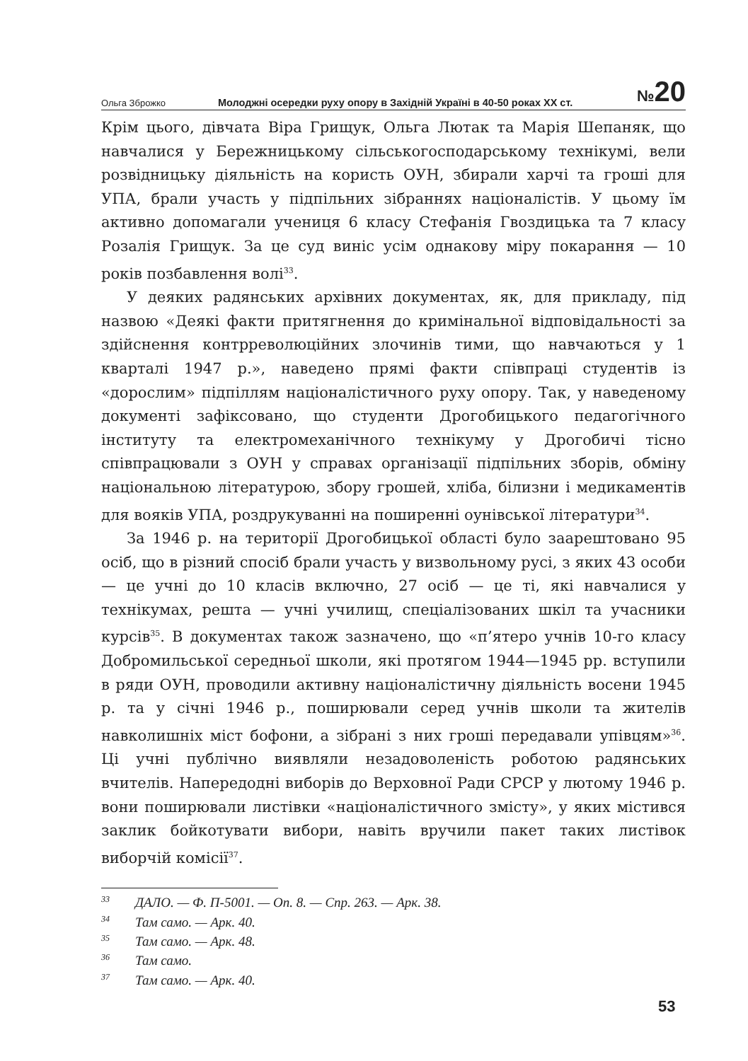Ольга Зброжко
Молоджні осередки руху опору в Західній Україні в 40-50 роках ХХ ст.
№20
Крім цього, дівчата Віра Грищук, Ольга Лютак та Марія Шепаняк, що навчалися у Бережницькому сільськогосподарському технікумі, вели розвідницьку діяльність на користь ОУН, збирали харчі та гроші для УПА, брали участь у підпільних зібраннях націоналістів. У цьому їм активно допомагали учениця 6 класу Стефанія Гвоздицька та 7 класу Розалія Грищук. За це суд виніс усім однакову міру покарання — 10 років позбавлення волі<sup>33</sup>.
У деяких радянських архівних документах, як, для прикладу, під назвою «Деякі факти притягнення до кримінальної відповідальності за здійснення контрреволюційних злочинів тими, що навчаються у 1 кварталі 1947 р.», наведено прямі факти співпраці студентів із «дорослим» підпіллям націоналістичного руху опору. Так, у наведеному документі зафіксовано, що студенти Дрогобицького педагогічного інституту та електромеханічного технікуму у Дрогобичі тісно співпрацювали з ОУН у справах організації підпільних зборів, обміну національною літературою, збору грошей, хліба, білизни і медикаментів для вояків УПА, роздрукуванні на поширенні оунівської літератури<sup>34</sup>.
За 1946 р. на території Дрогобицької області було заарештовано 95 осіб, що в різний спосіб брали участь у визвольному русі, з яких 43 особи — це учні до 10 класів включно, 27 осіб — це ті, які навчалися у технікумах, решта — учні училищ, спеціалізованих шкіл та учасники курсів<sup>35</sup>. В документах також зазначено, що «п’ятеро учнів 10-го класу Добромильської середньої школи, які протягом 1944—1945 рр. вступили в ряди ОУН, проводили активну націоналістичну діяльність восени 1945 р. та у січні 1946 р., поширювали серед учнів школи та жителів навколишніх міст бофони, а зібрані з них гроші передавали упівцям»<sup>36</sup>. Ці учні публічно виявляли незадоволеність роботою радянських вчителів. Напередодні виборів до Верховної Ради СРСР у лютому 1946 р. вони поширювали листівки «націоналістичного змісту», у яких містився заклик бойкотувати вибори, навіть вручили пакет таких листівок виборчій комісії<sup>37</sup>.
33 ДАЛО. — Ф. П-5001. — Оп. 8. — Спр. 263. — Арк. 38.
34 Там само. — Арк. 40.
35 Там само. — Арк. 48.
36 Там само.
37 Там само. — Арк. 40.
53